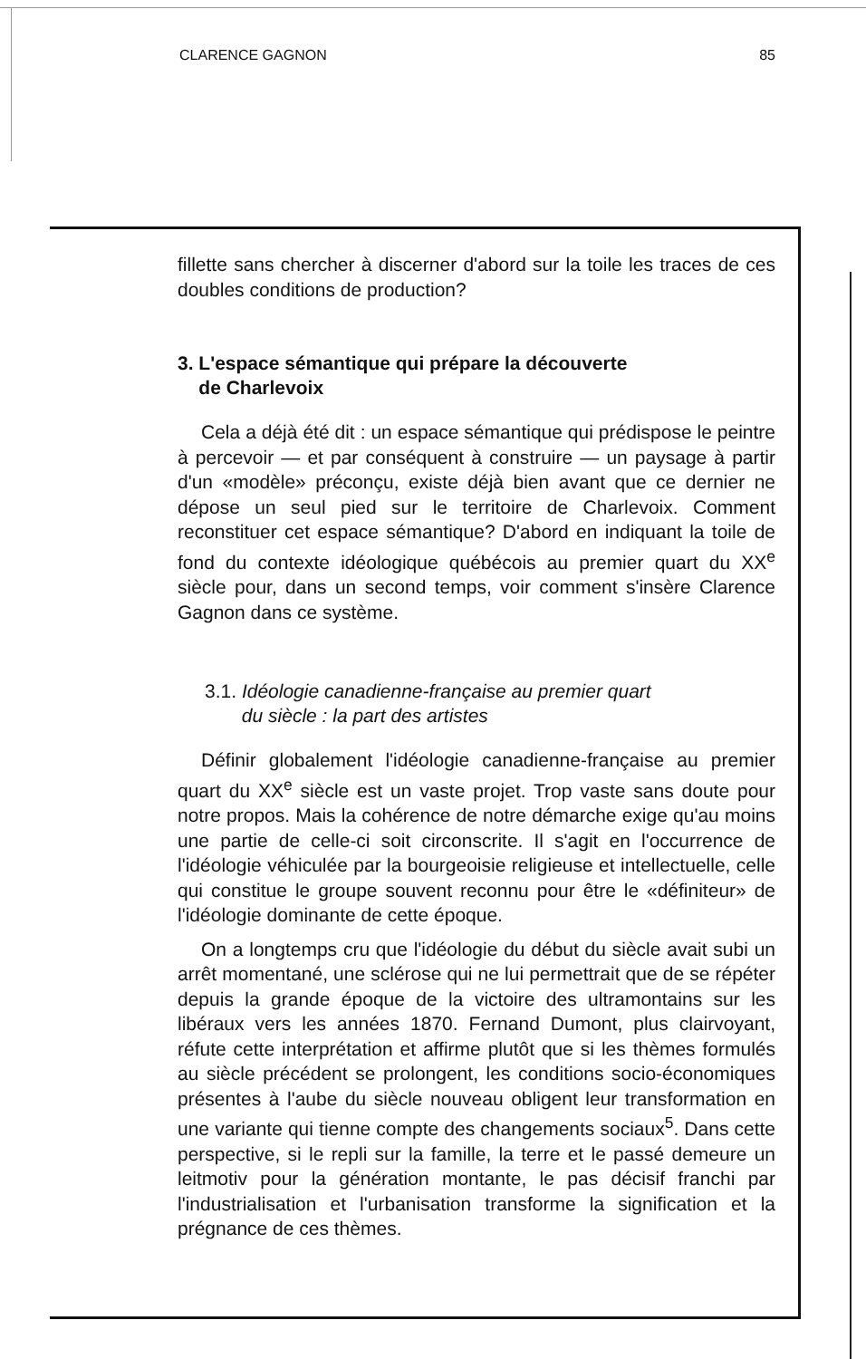CLARENCE GAGNON 85
fillette sans chercher à discerner d'abord sur la toile les traces de ces doubles conditions de production?
3. L'espace sémantique qui prépare la découverte
de Charlevoix
Cela a déjà été dit : un espace sémantique qui prédispose le peintre à percevoir — et par conséquent à construire — un paysage à partir d'un «modèle» préconçu, existe déjà bien avant que ce dernier ne dépose un seul pied sur le territoire de Charlevoix. Comment reconstituer cet espace sémantique? D'abord en indiquant la toile de fond du contexte idéologique québécois au premier quart du XX<sup>e</sup> siècle pour, dans un second temps, voir comment s'insère Clarence Gagnon dans ce système.
3.1. Idéologie canadienne-française au premier quart
du siècle : la part des artistes
Définir globalement l'idéologie canadienne-française au premier quart du XX<sup>e</sup> siècle est un vaste projet. Trop vaste sans doute pour notre propos. Mais la cohérence de notre démarche exige qu'au moins une partie de celle-ci soit circonscrite. Il s'agit en l'occurrence de l'idéologie véhiculée par la bourgeoisie religieuse et intellectuelle, celle qui constitue le groupe souvent reconnu pour être le «définiteur» de l'idéologie dominante de cette époque.
On a longtemps cru que l'idéologie du début du siècle avait subi un arrêt momentané, une sclérose qui ne lui permettrait que de se répéter depuis la grande époque de la victoire des ultramontains sur les libéraux vers les années 1870. Fernand Dumont, plus clairvoyant, réfute cette interprétation et affirme plutôt que si les thèmes formulés au siècle précédent se prolongent, les conditions socio-économiques présentes à l'aube du siècle nouveau obligent leur transformation en une variante qui tienne compte des changements sociaux<sup>5</sup>. Dans cette perspective, si le repli sur la famille, la terre et le passé demeure un leitmotiv pour la génération montante, le pas décisif franchi par l'industrialisation et l'urbanisation transforme la signification et la prégnance de ces thèmes.